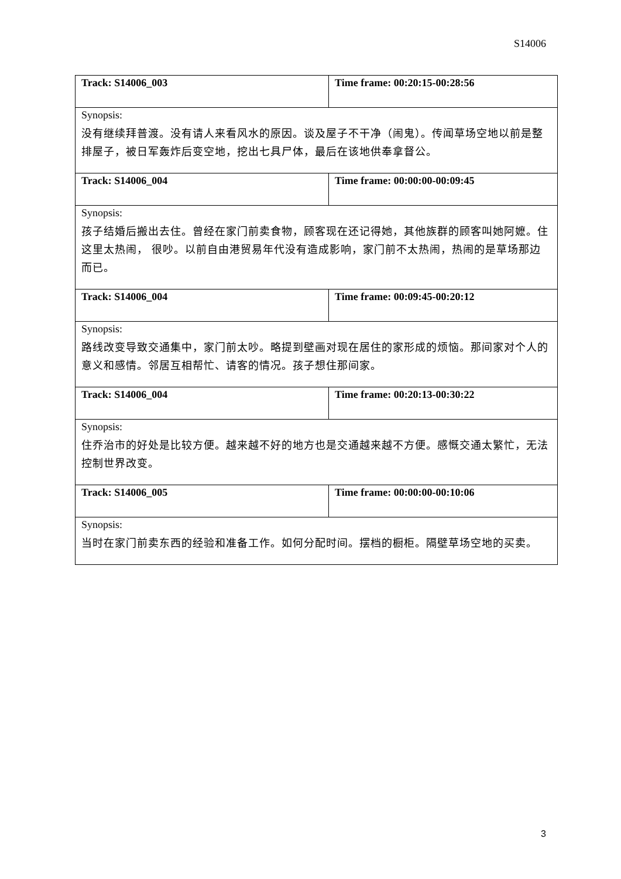S14006
| Track: S14006_003 | Time frame: 00:20:15-00:28:56 |
| Synopsis: | |
| 没有继续拜普渡。没有请人来看风水的原因。谈及屋子不干净（闹鬼）。传闻草场空地以前是整排屋子，被日军轰炸后变空地，挖出七具尸体，最后在该地供奉拿督公。 | |
| Track: S14006_004 | Time frame: 00:00:00-00:09:45 |
| Synopsis: | |
| 孩子结婚后搬出去住。曾经在家门前卖食物，顾客现在还记得她，其他族群的顾客叫她阿嬷。住这里太热闹， 很吵。以前自由港贸易年代没有造成影响，家门前不太热闹，热闹的是草场那边而已。 | |
| Track: S14006_004 | Time frame: 00:09:45-00:20:12 |
| Synopsis: | |
| 路线改变导致交通集中，家门前太吵。略提到壁画对现在居住的家形成的烦恼。那间家对个人的意义和感情。邻居互相帮忙、请客的情况。孩子想住那间家。 | |
| Track: S14006_004 | Time frame: 00:20:13-00:30:22 |
| Synopsis: | |
| 住乔治市的好处是比较方便。越来越不好的地方也是交通越来越不方便。感慨交通太繁忙，无法控制世界改变。 | |
| Track: S14006_005 | Time frame: 00:00:00-00:10:06 |
| Synopsis: | |
| 当时在家门前卖东西的经验和准备工作。如何分配时间。摆档的橱柜。隔壁草场空地的买卖。 | |
3